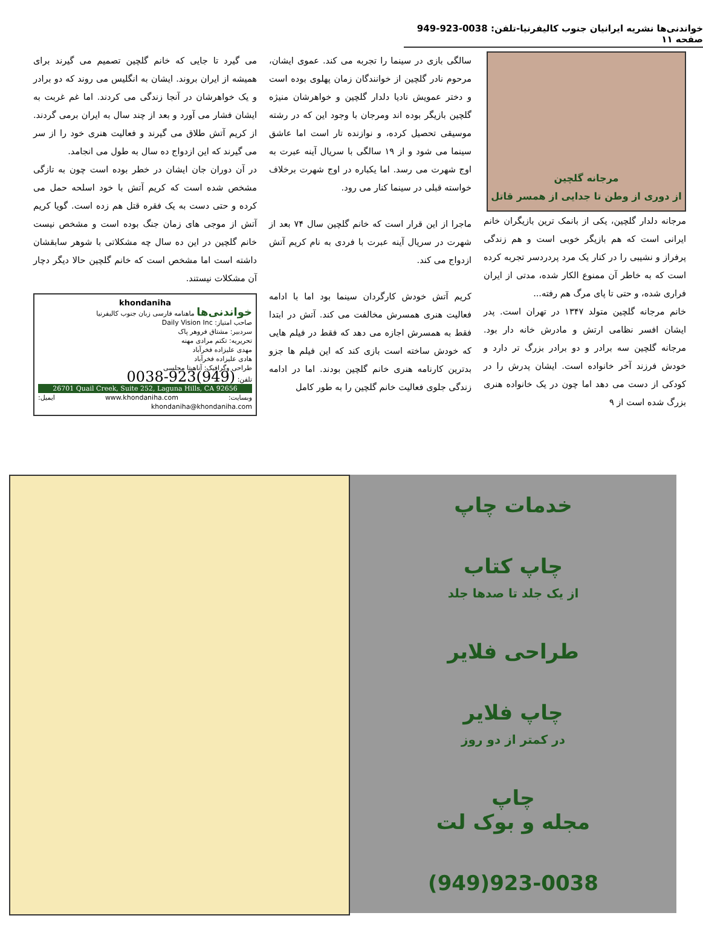خواندنی‌ها نشریه ایرانیان جنوب کالیفرنیا-تلفن: 0038-923-949 صفحه ۱۱
مرجانه گلچین
از دوری از وطن تا جدایی از همسر قاتل
مرجانه دلدار گلچین، یکی از بانمک ترین بازیگران خانم ایرانی است که هم بازیگر خوبی است و هم زندگی پرفراز و نشیبی را در کنار یک مرد پردردسر تجربه کرده است که به خاطر آن ممنوع الکار شده، مدتی از ایران فراری شده، و حتی تا پای مرگ هم رفته...
خانم مرجانه گلچین متولد ۱۳۴۷ در تهران است. پدر ایشان افسر نظامی ارتش و مادرش خانه دار بود. مرجانه گلچین سه برادر و دو برادر بزرگ تر دارد و خودش فرزند آخر خانواده است. ایشان پدرش را در کودکی از دست می دهد اما چون در یک خانواده هنری بزرگ شده است از ۹
سالگی بازی در سینما را تجربه می کند. عموی ایشان، مرحوم نادر گلچین از خوانندگان زمان پهلوی بوده است و دختر عمویش نادیا دلدار گلچین و خواهرشان منیژه گلچین بازیگر بوده اند ومرجان با وجود این که در رشته موسیقی تحصیل کرده، و نوازنده تار است اما عاشق سینما می شود و از ۱۹ سالگی با سریال آینه عبرت به اوج شهرت می رسد. اما یکباره در اوج شهرت برخلاف خواسته قبلی در سینما کنار می رود.
ماجرا از این قرار است که خانم گلچین سال ۷۴ بعد از شهرت در سریال آینه عبرت با فردی به نام کریم آتش ازدواج می کند.
کریم آتش خودش کارگردان سینما بود اما با ادامه فعالیت هنری همسرش مخالفت می کند. آتش در ابتدا فقط به همسرش اجازه می دهد که فقط در فیلم هایی که خودش ساخته است بازی کند که این فیلم ها جزو بدترین کارنامه هنری خانم گلچین بودند. اما در ادامه زندگی جلوی فعالیت خانم گلچین را به طور کامل
می گیرد تا جایی که خانم گلچین تصمیم می گیرند برای همیشه از ایران بروند. ایشان به انگلیس می روند که دو برادر و یک خواهرشان در آنجا زندگی می کردند. اما غم غربت به ایشان فشار می آورد و بعد از چند سال به ایران برمی گردند. از کریم آتش طلاق می گیرند و فعالیت هنری خود را از سر می گیرند که این ازدواج ده سال به طول می انجامد.
در آن دوران جان ایشان در خطر بوده است چون به تازگی مشخص شده است که کریم آتش با خود اسلحه حمل می کرده و حتی دست به یک فقره قتل هم زده است. گویا کریم آتش از موجی های زمان جنگ بوده است و مشخص نیست خانم گلچین در این ده سال چه مشکلاتی با شوهر سابقشان داشته است اما مشخص است که خانم گلچین حالا دیگر دچار آن مشکلات نیستند.
khondaniha
خواندنی‌ها ماهنامه فارسی زبان جنوب کالیفرنیا
صاحب امتیاز: Daily Vision Inc
سردبیر: مشتاق فروهر پاک
تحریریه: تکتم مرادی مهنه
مهدی علیزاده فخرآباد
هادی علیزاده فخرآباد
طراحی وگرافیک: آناهیتا مجلسی
تلفن: (949)923-0038
26701 Quail Creek, Suite 252, Laguna Hills, CA 92656
وبسایت: www.khondaniha.com ایمیل: khondaniha@khondaniha.com
خدمات چاپ
چاپ کتاب
از یک جلد تا صدها جلد
طراحی فلایر
چاپ فلایر
در کمتر از دو روز
چاپ
مجله و بوک لت
(949)923-0038